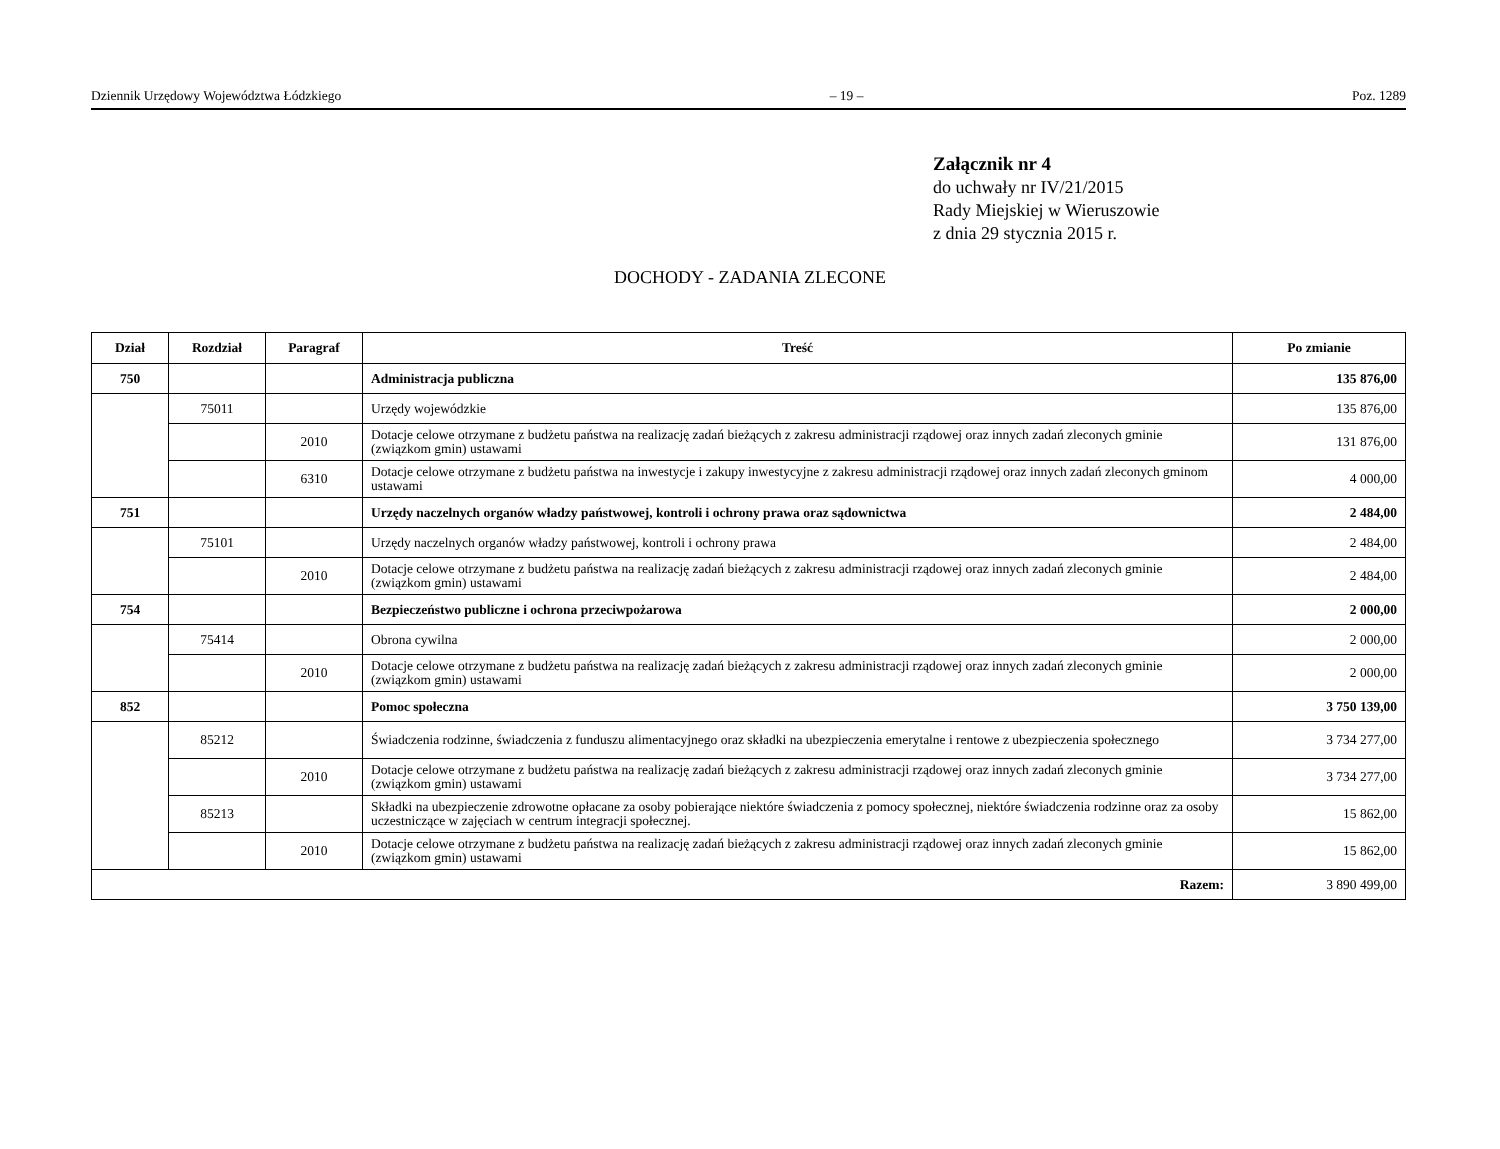Dziennik Urzędowy Województwa Łódzkiego – 19 – Poz. 1289
Załącznik nr 4
do uchwały nr IV/21/2015
Rady Miejskiej w Wieruszowie
z dnia 29 stycznia 2015 r.
DOCHODY - ZADANIA ZLECONE
| Dział | Rozdział | Paragraf | Treść | Po zmianie |
| --- | --- | --- | --- | --- |
| 750 | | | Administracja publiczna | 135 876,00 |
| | 75011 | | Urzędy wojewódzkie | 135 876,00 |
| | | 2010 | Dotacje celowe otrzymane z budżetu państwa na realizację zadań bieżących z zakresu administracji rządowej oraz innych zadań zleconych gminie (związkom gmin) ustawami | 131 876,00 |
| | | 6310 | Dotacje celowe otrzymane z budżetu państwa na inwestycje i zakupy inwestycyjne z zakresu administracji rządowej oraz innych zadań zleconych gminom ustawami | 4 000,00 |
| 751 | | | Urzędy naczelnych organów władzy państwowej, kontroli i ochrony prawa oraz sądownictwa | 2 484,00 |
| | 75101 | | Urzędy naczelnych organów władzy państwowej, kontroli i ochrony prawa | 2 484,00 |
| | | 2010 | Dotacje celowe otrzymane z budżetu państwa na realizację zadań bieżących z zakresu administracji rządowej oraz innych zadań zleconych gminie (związkom gmin) ustawami | 2 484,00 |
| 754 | | | Bezpieczeństwo publiczne i ochrona przeciwpożarowa | 2 000,00 |
| | 75414 | | Obrona cywilna | 2 000,00 |
| | | 2010 | Dotacje celowe otrzymane z budżetu państwa na realizację zadań bieżących z zakresu administracji rządowej oraz innych zadań zleconych gminie (związkom gmin) ustawami | 2 000,00 |
| 852 | | | Pomoc społeczna | 3 750 139,00 |
| | 85212 | | Świadczenia rodzinne, świadczenia z funduszu alimentacyjnego oraz składki na ubezpieczenia emerytalne i rentowe z ubezpieczenia społecznego | 3 734 277,00 |
| | | 2010 | Dotacje celowe otrzymane z budżetu państwa na realizację zadań bieżących z zakresu administracji rządowej oraz innych zadań zleconych gminie (związkom gmin) ustawami | 3 734 277,00 |
| | 85213 | | Składki na ubezpieczenie zdrowotne opłacane za osoby pobierające niektóre świadczenia z pomocy społecznej, niektóre świadczenia rodzinne oraz za osoby uczestniczące w zajęciach w centrum integracji społecznej. | 15 862,00 |
| | | 2010 | Dotacje celowe otrzymane z budżetu państwa na realizację zadań bieżących z zakresu administracji rządowej oraz innych zadań zleconych gminie (związkom gmin) ustawami | 15 862,00 |
| Razem: | | | | 3 890 499,00 |